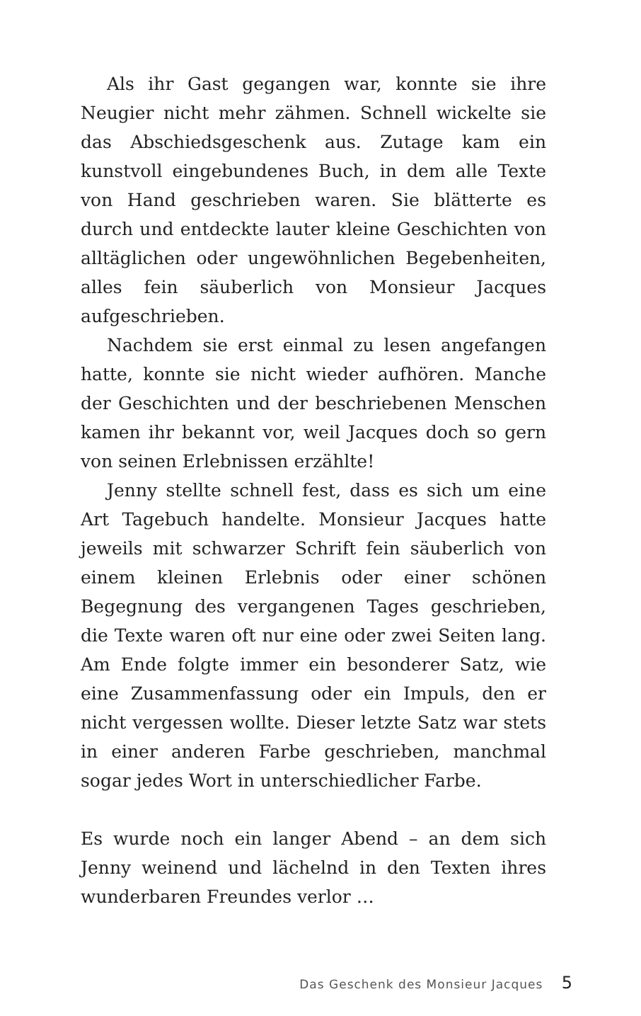Als ihr Gast gegangen war, konnte sie ihre Neugier nicht mehr zähmen. Schnell wickelte sie das Abschiedsgeschenk aus. Zutage kam ein kunstvoll eingebundenes Buch, in dem alle Texte von Hand geschrieben waren. Sie blätterte es durch und entdeckte lauter kleine Geschichten von alltäglichen oder ungewöhnlichen Begebenheiten, alles fein säuberlich von Monsieur Jacques aufgeschrieben.
Nachdem sie erst einmal zu lesen angefangen hatte, konnte sie nicht wieder aufhören. Manche der Geschichten und der beschriebenen Menschen kamen ihr bekannt vor, weil Jacques doch so gern von seinen Erlebnissen erzählte!
Jenny stellte schnell fest, dass es sich um eine Art Tagebuch handelte. Monsieur Jacques hatte jeweils mit schwarzer Schrift fein säuberlich von einem kleinen Erlebnis oder einer schönen Begegnung des vergangenen Tages geschrieben, die Texte waren oft nur eine oder zwei Seiten lang. Am Ende folgte immer ein besonderer Satz, wie eine Zusammenfassung oder ein Impuls, den er nicht vergessen wollte. Dieser letzte Satz war stets in einer anderen Farbe geschrieben, manchmal sogar jedes Wort in unterschiedlicher Farbe.
Es wurde noch ein langer Abend – an dem sich Jenny weinend und lächelnd in den Texten ihres wunderbaren Freundes verlor …
Das Geschenk des Monsieur Jacques 5